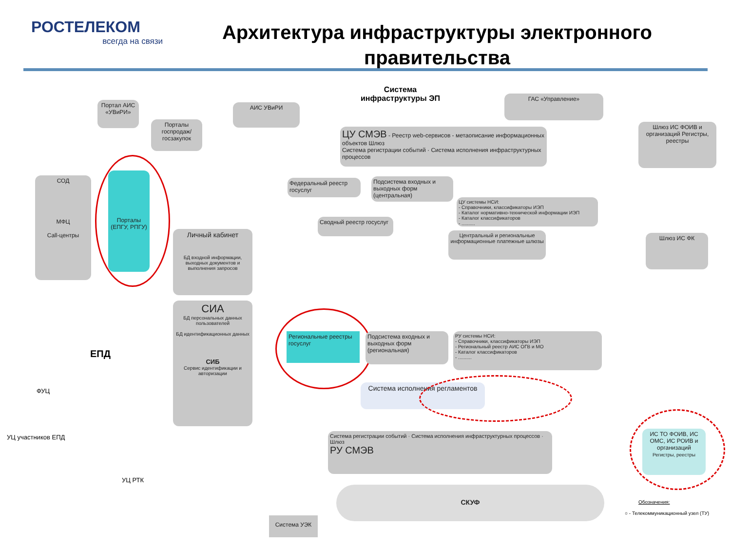РОСТЕЛЕКОМ
всегда на связи
Архитектура инфраструктуры электронного правительства
Система
инфраструктуры ЭП
Портал АИС «УВиРИ»
Порталы госпродаж/ госзакупок
АИС УВиРИ
ГАС «Управление»
ЦУ СМЭВ - Реестр web-сервисов - метаописание информационных объектов Шлюз
Система регистрации событий · Система исполнения инфраструктурных процессов
Шлюз ИС ФОИВ и организаций Регистры, реестры
СОД
МФЦ
Call-центры
Порталы (ЕПГУ, РПГУ)
Федеральный реестр госуслуг
Подсистема входных и выходных форм (центральная)
ЦУ системы НСИ:
- Справочники, классификаторы ИЭП
- Каталог нормативно-технической информации ИЭП
- Каталог классификаторов
- ..........
Сводный реестр госуслуг
Центральный и региональные информационные платежные шлюзы
Шлюз ИС ФК
Личный кабинет
БД входной информации, выходных документов и выполнения запросов
СИА
БД персональных данных пользователей
БД идентификационных данных
СИБ
Сервис идентификации и авторизации
ЕПД
Региональные реестры госуслуг
Подсистема входных и выходных форм (региональная)
РУ системы НСИ:
- Справочники, классификаторы ИЭП
- Региональный реестр АИС ОГВ и МО
- Каталог классификаторов
- ..........
Система исполнения регламентов
Система регистрации событий · Система исполнения инфраструктурных процессов · Шлюз
РУ СМЭВ
ФУЦ
УЦ участников ЕПД
УЦ РТК
ИС ТО ФОИВ, ИС ОМС, ИС РОИВ и организаций
Регистры, реестры
СКУФ
Система УЭК
Обозначения:
○ - Телекоммуникационный узел (ТУ)